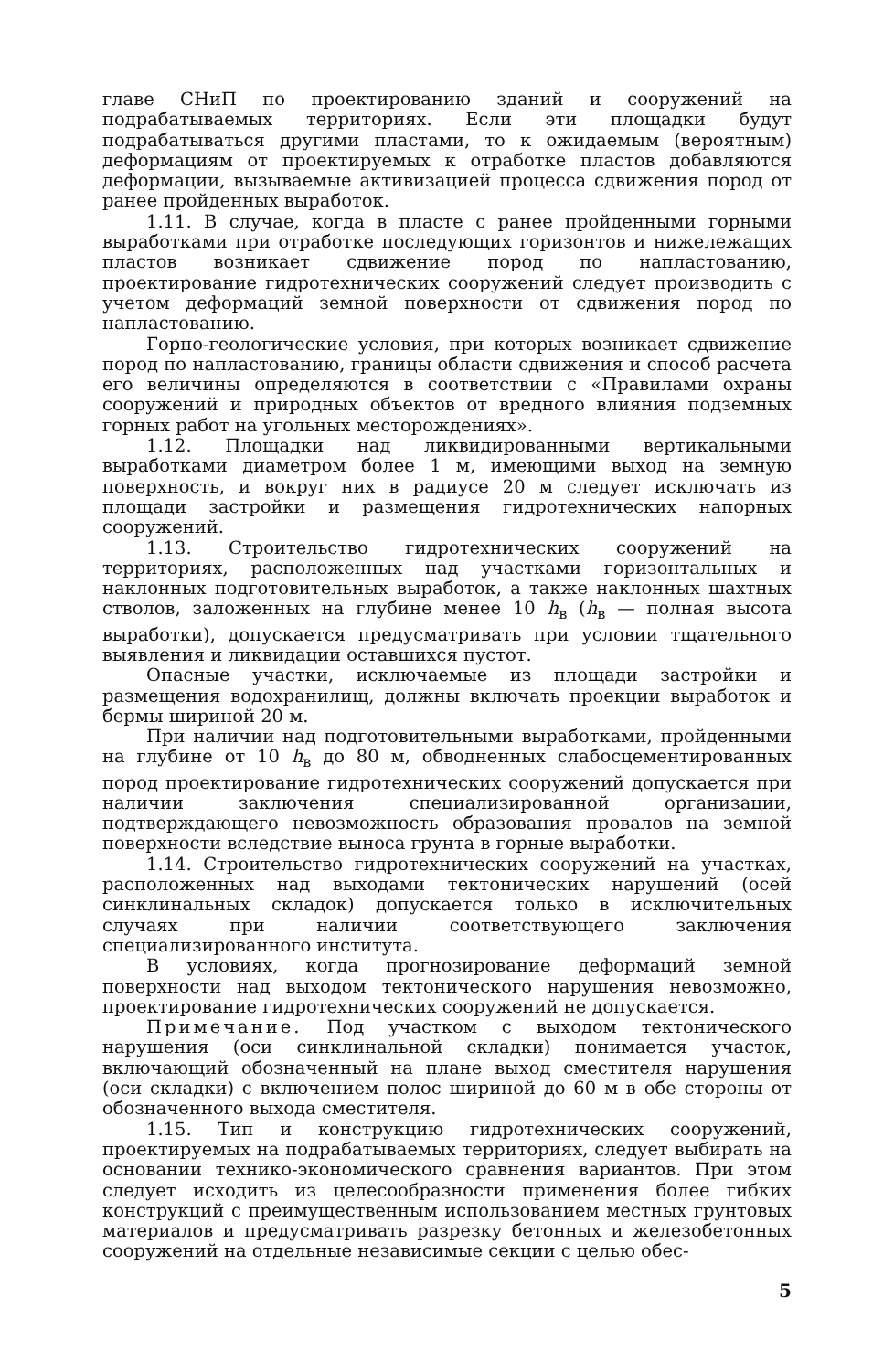главе СНиП по проектированию зданий и сооружений на подрабатываемых территориях. Если эти площадки будут подрабатываться другими пластами, то к ожидаемым (вероятным) деформациям от проектируемых к отработке пластов добавляются деформации, вызываемые активизацией процесса сдвижения пород от ранее пройденных выработок.
1.11. В случае, когда в пласте с ранее пройденными горными выработками при отработке последующих горизонтов и нижележащих пластов возникает сдвижение пород по напластованию, проектирование гидротехнических сооружений следует производить с учетом деформаций земной поверхности от сдвижения пород по напластованию.
Горно-геологические условия, при которых возникает сдвижение пород по напластованию, границы области сдвижения и способ расчета его величины определяются в соответствии с «Правилами охраны сооружений и природных объектов от вредного влияния подземных горных работ на угольных месторождениях».
1.12. Площадки над ликвидированными вертикальными выработками диаметром более 1 м, имеющими выход на земную поверхность, и вокруг них в радиусе 20 м следует исключать из площади застройки и размещения гидротехнических напорных сооружений.
1.13. Строительство гидротехнических сооружений на территориях, расположенных над участками горизонтальных и наклонных подготовительных выработок, а также наклонных шахтных стволов, заложенных на глубине менее 10 h<sub>в</sub> (h<sub>в</sub> — полная высота выработки), допускается предусматривать при условии тщательного выявления и ликвидации оставшихся пустот.
Опасные участки, исключаемые из площади застройки и размещения водохранилищ, должны включать проекции выработок и бермы шириной 20 м.
При наличии над подготовительными выработками, пройденными на глубине от 10 h<sub>в</sub> до 80 м, обводненных слабосцементированных пород проектирование гидротехнических сооружений допускается при наличии заключения специализированной организации, подтверждающего невозможность образования провалов на земной поверхности вследствие выноса грунта в горные выработки.
1.14. Строительство гидротехнических сооружений на участках, расположенных над выходами тектонических нарушений (осей синклинальных складок) допускается только в исключительных случаях при наличии соответствующего заключения специализированного института.
В условиях, когда прогнозирование деформаций земной поверхности над выходом тектонического нарушения невозможно, проектирование гидротехнических сооружений не допускается.
Примечание. Под участком с выходом тектонического нарушения (оси синклинальной складки) понимается участок, включающий обозначенный на плане выход сместителя нарушения (оси складки) с включением полос шириной до 60 м в обе стороны от обозначенного выхода сместителя.
1.15. Тип и конструкцию гидротехнических сооружений, проектируемых на подрабатываемых территориях, следует выбирать на основании технико-экономического сравнения вариантов. При этом следует исходить из целесообразности применения более гибких конструкций с преимущественным использованием местных грунтовых материалов и предусматривать разрезку бетонных и железобетонных сооружений на отдельные независимые секции с целью обес-
5